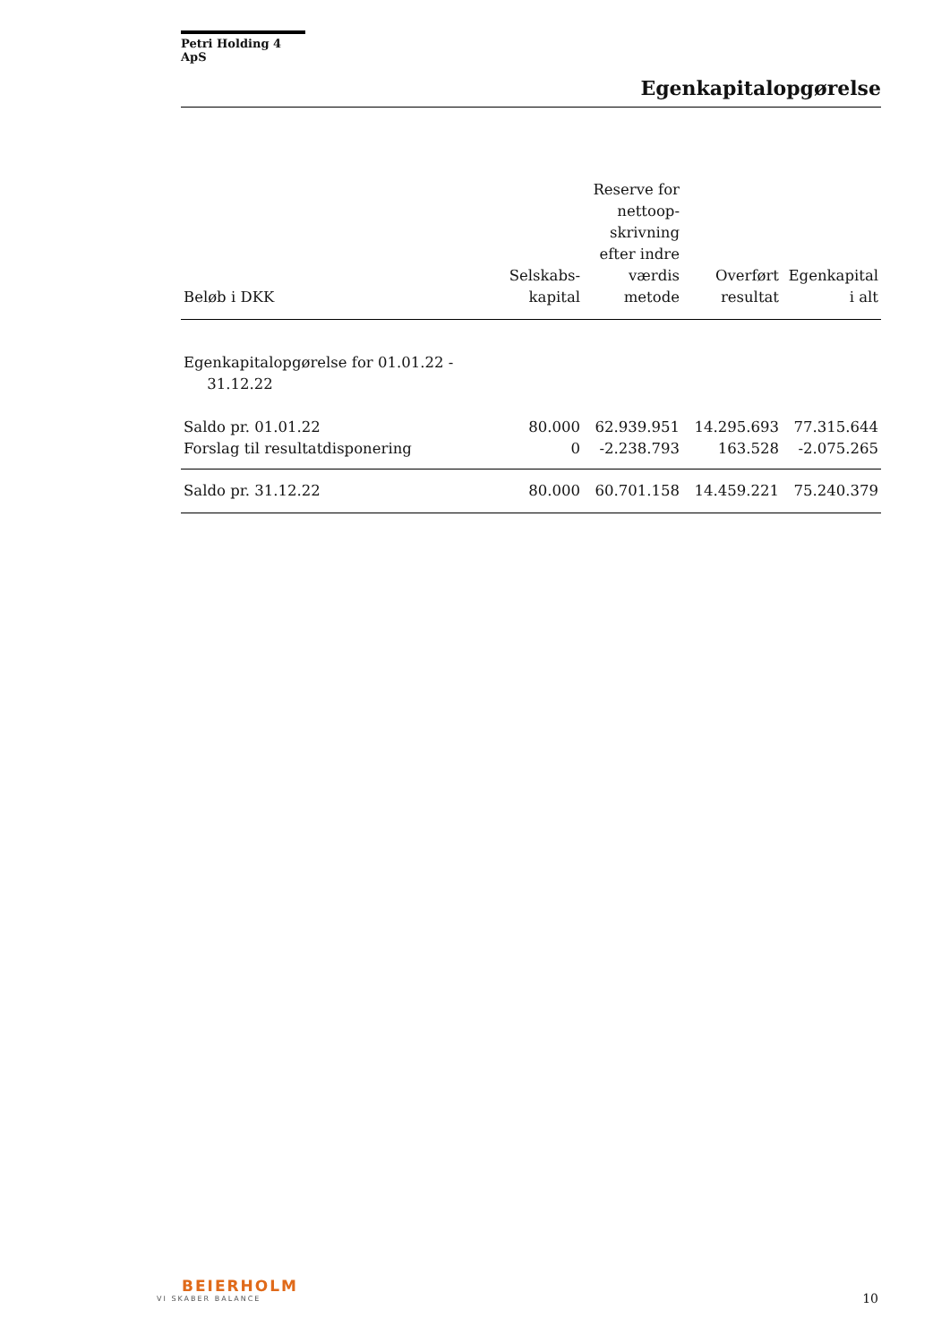Petri Holding 4 ApS
Egenkapitalopgørelse
| Beløb i DKK | Selskabs- kapital | Reserve for nettoop- skrivning efter indre værdis metode | Overført resultat | Egenkapital i alt |
| --- | --- | --- | --- | --- |
| Egenkapitalopgørelse for 01.01.22 - 31.12.22 | | | | |
| Saldo pr. 01.01.22 | 80.000 | 62.939.951 | 14.295.693 | 77.315.644 |
| Forslag til resultatdisponering | 0 | -2.238.793 | 163.528 | -2.075.265 |
| Saldo pr. 31.12.22 | 80.000 | 60.701.158 | 14.459.221 | 75.240.379 |
BEIERHOLM
VI SKABER BALANCE
10